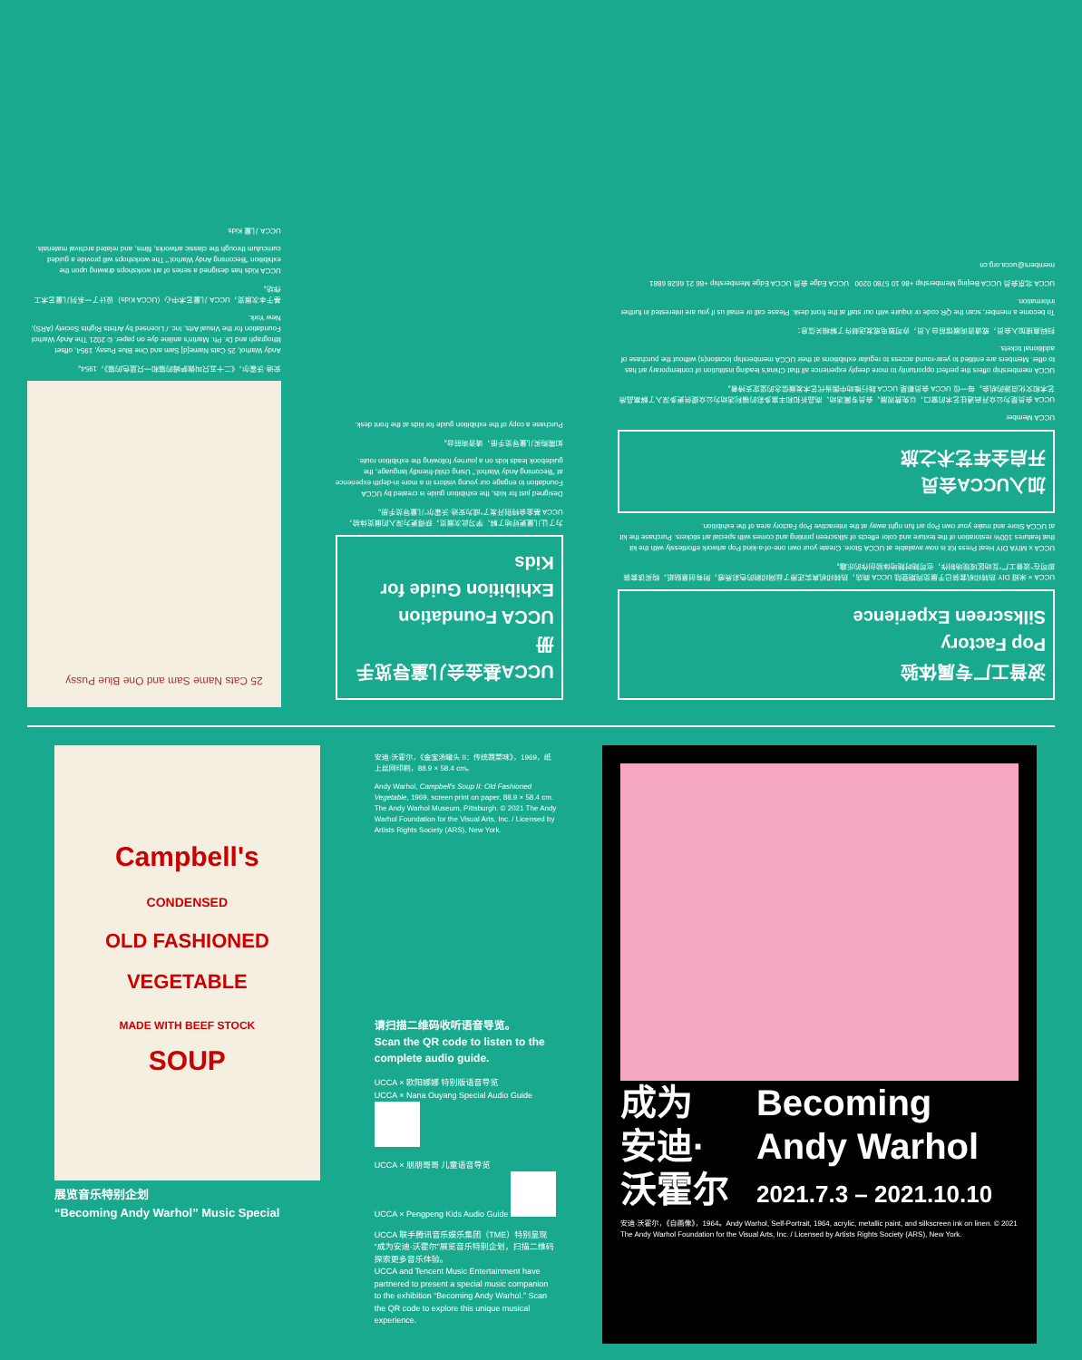波普工厂专属体验
Pop Factory
Silkscreen Experience
UCCA × 米娅 DIY 热转印机套装已于展览同期登陆 UCCA 商店，热转印机真实还原了丝网印刷的色彩质感，附有创意贴纸，购买该套装即可在“波普工厂”互动区域现场制作，也可随时随地体验创作的乐趣。
UCCA x MIYA DIY Heat Press Kit is now available at UCCA Store. Create your own one-of-a-kind Pop artwork effortlessly with the kit that features 100% restoration of the texture and color effects of silkscreen printing and comes with special art stickers. Purchase the kit at UCCA Store and make your own Pop art fun right away at the interactive Pop Factory area of the exhibition.
加入UCCA会员
开启全年艺术之旅
UCCA Member
UCCA 会员是为公众开启通往艺术的窗口，以免费观展、会员专属活动、商品折扣和丰富多彩的福利活动为公众提供更多深入了解高品质艺术和文化资源的机会。每一位 UCCA 会员都是 UCCA 践行推动中国当代艺术发展信念的坚定支持者。
UCCA membership offers the perfect opportunity to more deeply experience all that China's leading institution of contemporary art has to offer. Members are entitled to year-round access to regular exhibitions at their UCCA membership location(s) without the purchase of additional tickets.
扫码直接加入会员，或请咨询展馆前台人员，亦可致电或发送邮件了解相关信息：
To become a member, scan the QR code or inquire with our staff at the front desk. Please call or email us if you are interested in further information.
UCCA 北京会员 UCCA Beijing Membership +86 10 5780 0200 UCCA Edge 会员 UCCA Edge Membership +86 21 6628 6881
members@ucca.org.cn
UCCA基金会儿童导览手册
UCCA Foundation
Exhibition Guide for Kids
为了让儿童更好地了解、学习此次展览，获得更为深入的展览体验，UCCA 基金会特别开发了“成为安迪·沃霍尔”儿童导览手册。
Designed just for kids, the exhibition guide is created by UCCA Foundation to engage our young visitors in a more in-depth experience at "Becoming Andy Warhol." Using child-friendly language, the guidebook leads kids on a journey following the exhibition route.
如需购买儿童导览手册，请咨询前台。
Purchase a copy of the exhibition guide for kids at the front desk.
25 Cats Name Sam and One Blue Pussy
安迪·沃霍尔，《二十五只叫做萨姆的猫和一只蓝色的猫》，1954。
Andy Warhol, 25 Cats Name[d] Sam and One Blue Pussy, 1954, offset lithograph and Dr. Ph. Martin's aniline dye on paper. © 2021 The Andy Warhol Foundation for the Visual Arts, Inc. / Licensed by Artists Rights Society (ARS), New York.
基于本次展览，UCCA 儿童艺术中心（UCCA Kids）设计了一系列儿童艺术工作坊。
UCCA Kids has designed a series of art workshops drawing upon the exhibition "Becoming Andy Warhol." The workshops will provide a guided curriculum through the classic artworks, films, and related archival materials.
UCCA 儿童 Kids
Campbell's
CONDENSED
OLD FASHIONED VEGETABLE
MADE WITH BEEF STOCK
SOUP
展览音乐特别企划
“Becoming Andy Warhol” Music Special
安迪·沃霍尔，《金宝汤罐头 II：传统蔬菜味》，1969，纸上丝网印刷，88.9 × 58.4 cm。
Andy Warhol, Campbell's Soup II: Old Fashioned Vegetable, 1969, screen print on paper, 88.9 × 58.4 cm. The Andy Warhol Museum, Pittsburgh. © 2021 The Andy Warhol Foundation for the Visual Arts, Inc. / Licensed by Artists Rights Society (ARS), New York.
请扫描二维码收听语音导览。
Scan the QR code to listen to the complete audio guide.
UCCA × 欧阳娜娜 特别版语音导览
UCCA × Nana Ouyang Special Audio Guide
UCCA × 朋朋哥哥 儿童语音导览
UCCA × Pengpeng Kids Audio Guide
UCCA 联手腾讯音乐娱乐集团（TME）特别呈现“成为安迪·沃霍尔”展览音乐特别企划，扫描二维码探索更多音乐体验。
UCCA and Tencent Music Entertainment have partnered to present a special music companion to the exhibition “Becoming Andy Warhol.” Scan the QR code to explore this unique musical experience.
成为
安迪·
沃霍尔
Becoming
Andy Warhol
2021.7.3 – 2021.10.10
安迪·沃霍尔，《自画像》，1964。Andy Warhol, Self-Portrait, 1964, acrylic, metallic paint, and silkscreen ink on linen. © 2021 The Andy Warhol Foundation for the Visual Arts, Inc. / Licensed by Artists Rights Society (ARS), New York.